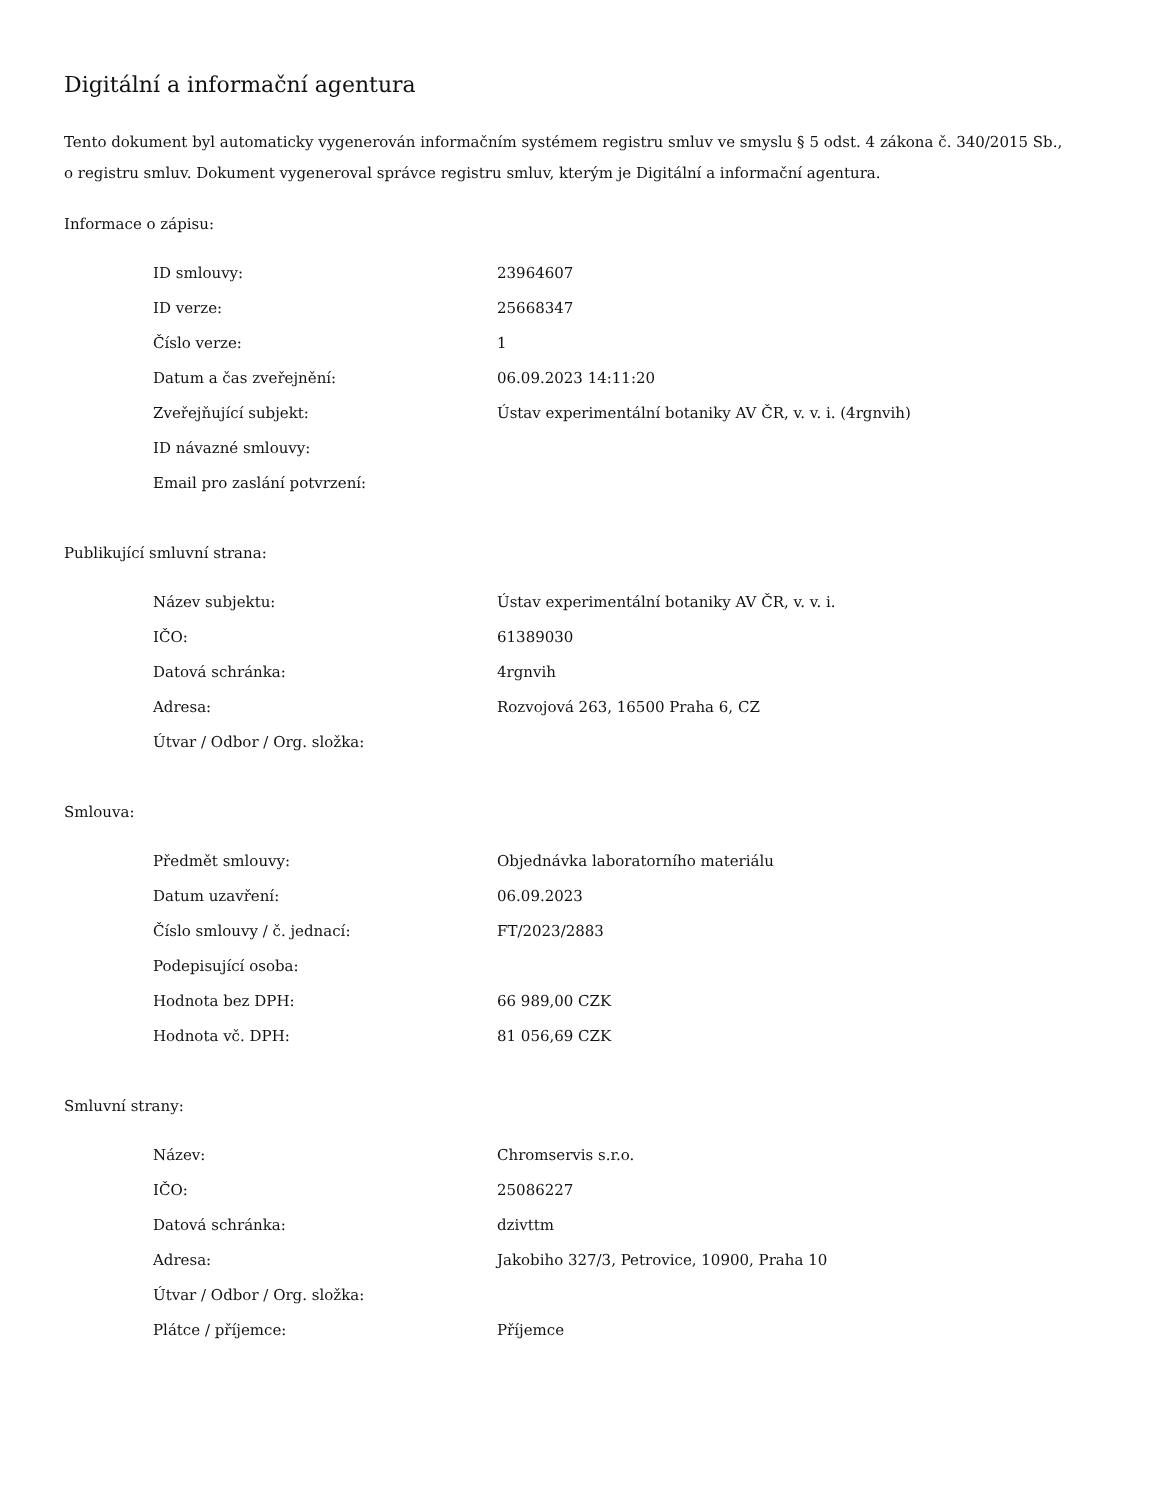Digitální a informační agentura
Tento dokument byl automaticky vygenerován informačním systémem registru smluv ve smyslu § 5 odst. 4 zákona č. 340/2015 Sb., o registru smluv. Dokument vygeneroval správce registru smluv, kterým je Digitální a informační agentura.
Informace o zápisu:
| ID smlouvy: | 23964607 |
| ID verze: | 25668347 |
| Číslo verze: | 1 |
| Datum a čas zveřejnění: | 06.09.2023 14:11:20 |
| Zveřejňující subjekt: | Ústav experimentální botaniky AV ČR, v. v. i. (4rgnvih) |
| ID návazné smlouvy: | |
| Email pro zaslání potvrzení: | |
Publikující smluvní strana:
| Název subjektu: | Ústav experimentální botaniky AV ČR, v. v. i. |
| IČO: | 61389030 |
| Datová schránka: | 4rgnvih |
| Adresa: | Rozvojová 263, 16500 Praha 6, CZ |
| Útvar / Odbor / Org. složka: | |
Smlouva:
| Předmět smlouvy: | Objednávka laboratorního materiálu |
| Datum uzavření: | 06.09.2023 |
| Číslo smlouvy / č. jednací: | FT/2023/2883 |
| Podepisující osoba: | |
| Hodnota bez DPH: | 66 989,00 CZK |
| Hodnota vč. DPH: | 81 056,69 CZK |
Smluvní strany:
| Název: | Chromservis s.r.o. |
| IČO: | 25086227 |
| Datová schránka: | dzivttm |
| Adresa: | Jakobiho 327/3, Petrovice, 10900, Praha 10 |
| Útvar / Odbor / Org. složka: | |
| Plátce / příjemce: | Příjemce |